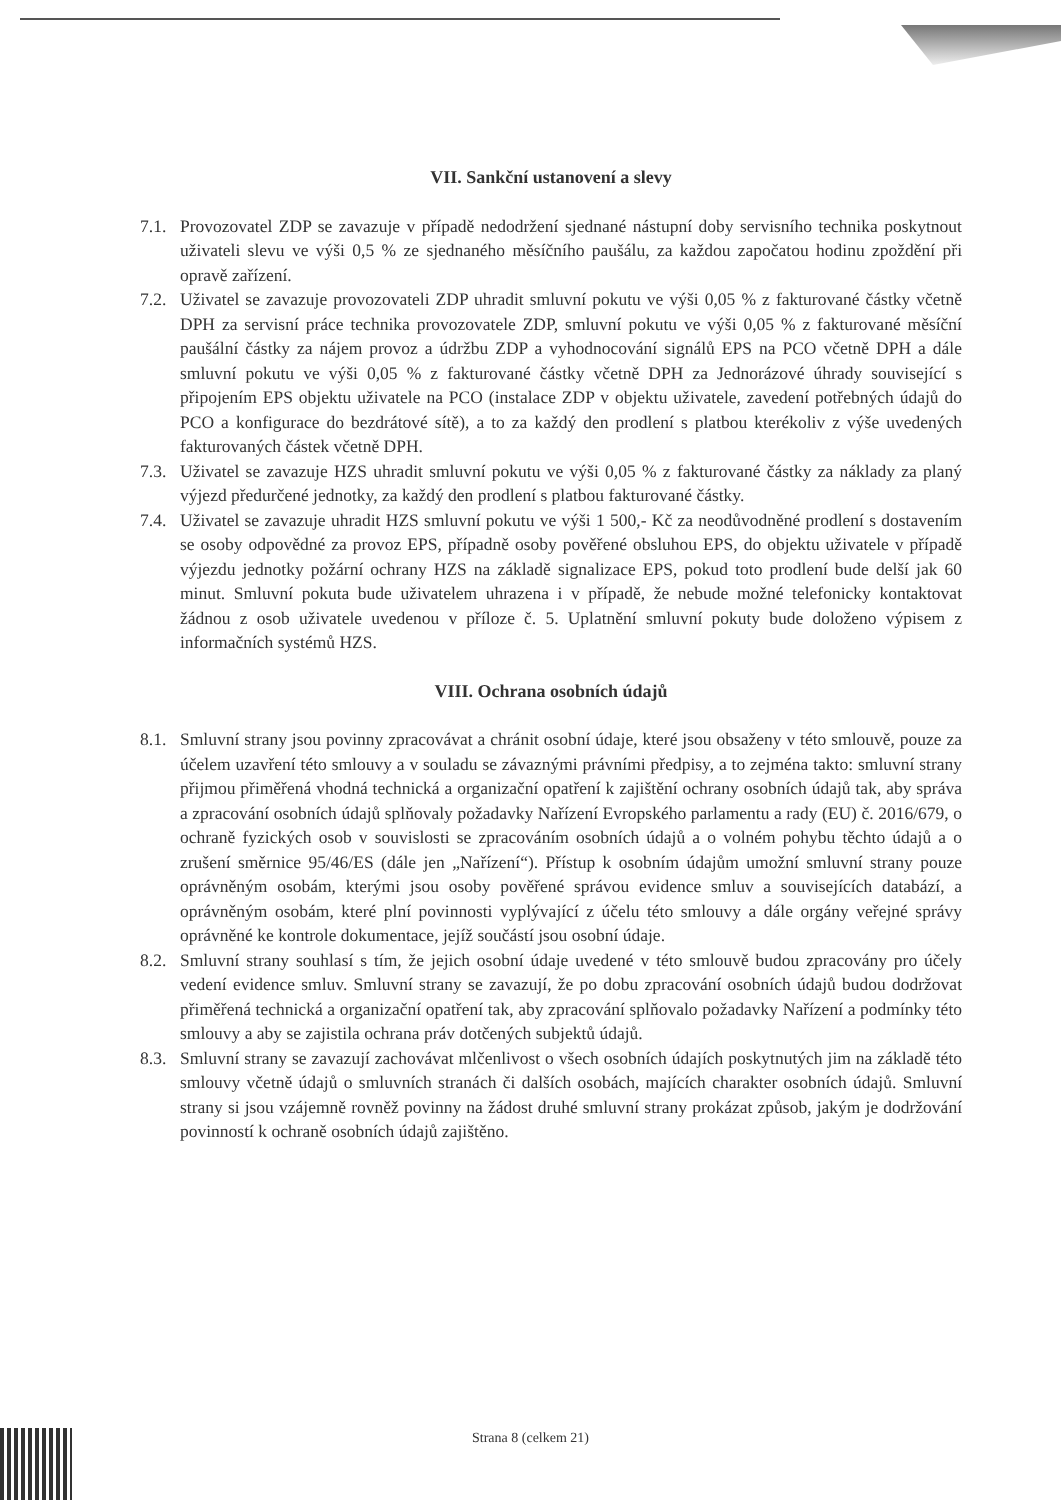VII. Sankční ustanovení a slevy
7.1.
Provozovatel ZDP se zavazuje v případě nedodržení sjednané nástupní doby servisního technika poskytnout uživateli slevu ve výši 0,5 % ze sjednaného měsíčního paušálu, za každou započatou hodinu zpoždění při opravě zařízení.
7.2.
Uživatel se zavazuje provozovateli ZDP uhradit smluvní pokutu ve výši 0,05 % z fakturované částky včetně DPH za servisní práce technika provozovatele ZDP, smluvní pokutu ve výši 0,05 % z fakturované měsíční paušální částky za nájem provoz a údržbu ZDP a vyhodnocování signálů EPS na PCO včetně DPH a dále smluvní pokutu ve výši 0,05 % z fakturované částky včetně DPH za Jednorázové úhrady související s připojením EPS objektu uživatele na PCO (instalace ZDP v objektu uživatele, zavedení potřebných údajů do PCO a konfigurace do bezdrátové sítě), a to za každý den prodlení s platbou kterékoliv z výše uvedených fakturovaných částek včetně DPH.
7.3.
Uživatel se zavazuje HZS uhradit smluvní pokutu ve výši 0,05 % z fakturované částky za náklady za planý výjezd předurčené jednotky, za každý den prodlení s platbou fakturované částky.
7.4.
Uživatel se zavazuje uhradit HZS smluvní pokutu ve výši 1 500,- Kč za neodůvodněné prodlení s dostavením se osoby odpovědné za provoz EPS, případně osoby pověřené obsluhou EPS, do objektu uživatele v případě výjezdu jednotky požární ochrany HZS na základě signalizace EPS, pokud toto prodlení bude delší jak 60 minut. Smluvní pokuta bude uživatelem uhrazena i v případě, že nebude možné telefonicky kontaktovat žádnou z osob uživatele uvedenou v příloze č. 5. Uplatnění smluvní pokuty bude doloženo výpisem z informačních systémů HZS.
VIII. Ochrana osobních údajů
8.1.
Smluvní strany jsou povinny zpracovávat a chránit osobní údaje, které jsou obsaženy v této smlouvě, pouze za účelem uzavření této smlouvy a v souladu se závaznými právními předpisy, a to zejména takto: smluvní strany přijmou přiměřená vhodná technická a organizační opatření k zajištění ochrany osobních údajů tak, aby správa a zpracování osobních údajů splňovaly požadavky Nařízení Evropského parlamentu a rady (EU) č. 2016/679, o ochraně fyzických osob v souvislosti se zpracováním osobních údajů a o volném pohybu těchto údajů a o zrušení směrnice 95/46/ES (dále jen „Nařízení“). Přístup k osobním údajům umožní smluvní strany pouze oprávněným osobám, kterými jsou osoby pověřené správou evidence smluv a souvisejících databází, a oprávněným osobám, které plní povinnosti vyplývající z účelu této smlouvy a dále orgány veřejné správy oprávněné ke kontrole dokumentace, jejíž součástí jsou osobní údaje.
8.2.
Smluvní strany souhlasí s tím, že jejich osobní údaje uvedené v této smlouvě budou zpracovány pro účely vedení evidence smluv. Smluvní strany se zavazují, že po dobu zpracování osobních údajů budou dodržovat přiměřená technická a organizační opatření tak, aby zpracování splňovalo požadavky Nařízení a podmínky této smlouvy a aby se zajistila ochrana práv dotčených subjektů údajů.
8.3.
Smluvní strany se zavazují zachovávat mlčenlivost o všech osobních údajích poskytnutých jim na základě této smlouvy včetně údajů o smluvních stranách či dalších osobách, majících charakter osobních údajů. Smluvní strany si jsou vzájemně rovněž povinny na žádost druhé smluvní strany prokázat způsob, jakým je dodržování povinností k ochraně osobních údajů zajištěno.
Strana 8 (celkem 21)